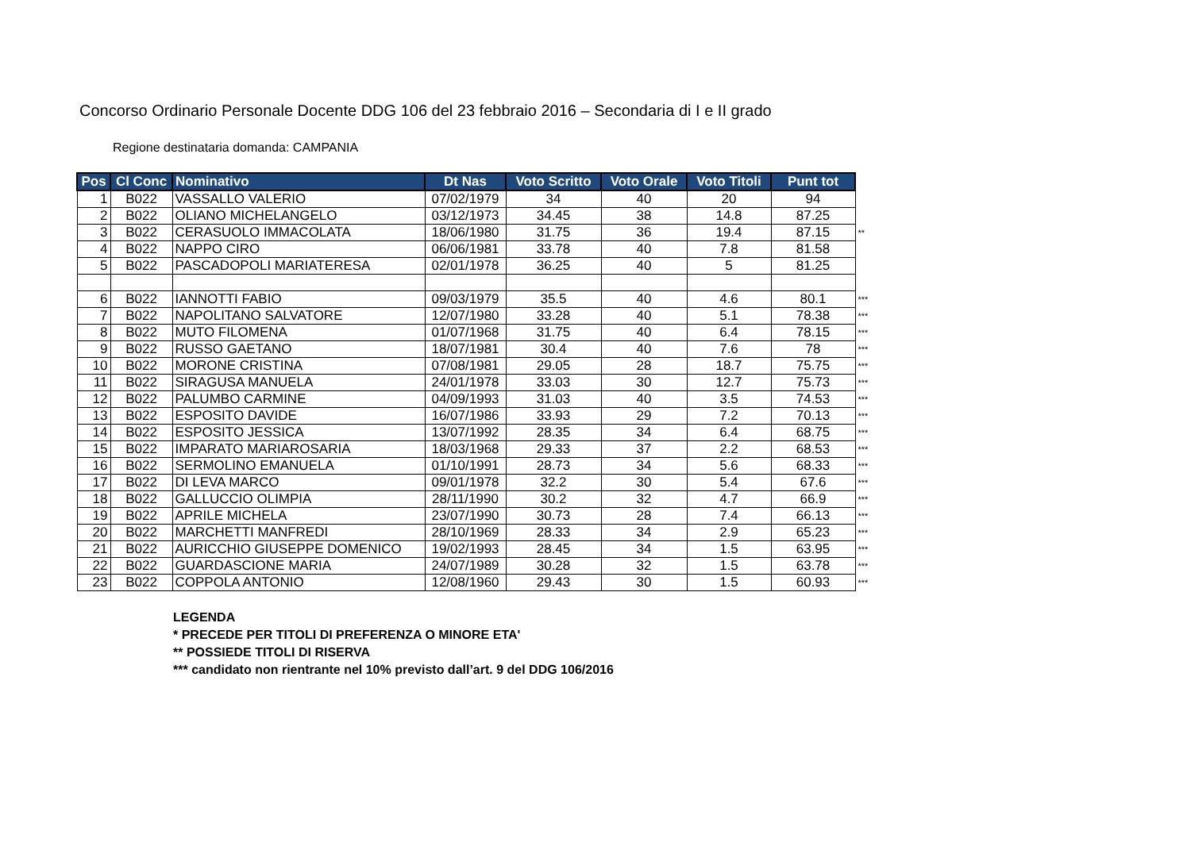Concorso Ordinario Personale Docente DDG 106 del 23 febbraio 2016 – Secondaria di I e II grado
Regione destinataria domanda: CAMPANIA
| Pos | Cl Conc | Nominativo | Dt Nas | Voto Scritto | Voto Orale | Voto Titoli | Punt tot | |
| --- | --- | --- | --- | --- | --- | --- | --- | --- |
| 1 | B022 | VASSALLO VALERIO | 07/02/1979 | 34 | 40 | 20 | 94 | |
| 2 | B022 | OLIANO MICHELANGELO | 03/12/1973 | 34.45 | 38 | 14.8 | 87.25 | |
| 3 | B022 | CERASUOLO IMMACOLATA | 18/06/1980 | 31.75 | 36 | 19.4 | 87.15 | ** |
| 4 | B022 | NAPPO CIRO | 06/06/1981 | 33.78 | 40 | 7.8 | 81.58 | |
| 5 | B022 | PASCADOPOLI MARIATERESA | 02/01/1978 | 36.25 | 40 | 5 | 81.25 | |
| 6 | B022 | IANNOTTI FABIO | 09/03/1979 | 35.5 | 40 | 4.6 | 80.1 | *** |
| 7 | B022 | NAPOLITANO SALVATORE | 12/07/1980 | 33.28 | 40 | 5.1 | 78.38 | *** |
| 8 | B022 | MUTO FILOMENA | 01/07/1968 | 31.75 | 40 | 6.4 | 78.15 | *** |
| 9 | B022 | RUSSO GAETANO | 18/07/1981 | 30.4 | 40 | 7.6 | 78 | *** |
| 10 | B022 | MORONE CRISTINA | 07/08/1981 | 29.05 | 28 | 18.7 | 75.75 | *** |
| 11 | B022 | SIRAGUSA MANUELA | 24/01/1978 | 33.03 | 30 | 12.7 | 75.73 | *** |
| 12 | B022 | PALUMBO CARMINE | 04/09/1993 | 31.03 | 40 | 3.5 | 74.53 | *** |
| 13 | B022 | ESPOSITO DAVIDE | 16/07/1986 | 33.93 | 29 | 7.2 | 70.13 | *** |
| 14 | B022 | ESPOSITO JESSICA | 13/07/1992 | 28.35 | 34 | 6.4 | 68.75 | *** |
| 15 | B022 | IMPARATO MARIAROSARIA | 18/03/1968 | 29.33 | 37 | 2.2 | 68.53 | *** |
| 16 | B022 | SERMOLINO EMANUELA | 01/10/1991 | 28.73 | 34 | 5.6 | 68.33 | *** |
| 17 | B022 | DI LEVA MARCO | 09/01/1978 | 32.2 | 30 | 5.4 | 67.6 | *** |
| 18 | B022 | GALLUCCIO OLIMPIA | 28/11/1990 | 30.2 | 32 | 4.7 | 66.9 | *** |
| 19 | B022 | APRILE MICHELA | 23/07/1990 | 30.73 | 28 | 7.4 | 66.13 | *** |
| 20 | B022 | MARCHETTI MANFREDI | 28/10/1969 | 28.33 | 34 | 2.9 | 65.23 | *** |
| 21 | B022 | AURICCHIO GIUSEPPE DOMENICO | 19/02/1993 | 28.45 | 34 | 1.5 | 63.95 | *** |
| 22 | B022 | GUARDASCIONE MARIA | 24/07/1989 | 30.28 | 32 | 1.5 | 63.78 | *** |
| 23 | B022 | COPPOLA ANTONIO | 12/08/1960 | 29.43 | 30 | 1.5 | 60.93 | *** |
LEGENDA
* PRECEDE PER TITOLI DI PREFERENZA O MINORE ETA'
** POSSIEDE TITOLI DI RISERVA
*** candidato non rientrante nel 10% previsto dall’art. 9 del DDG 106/2016